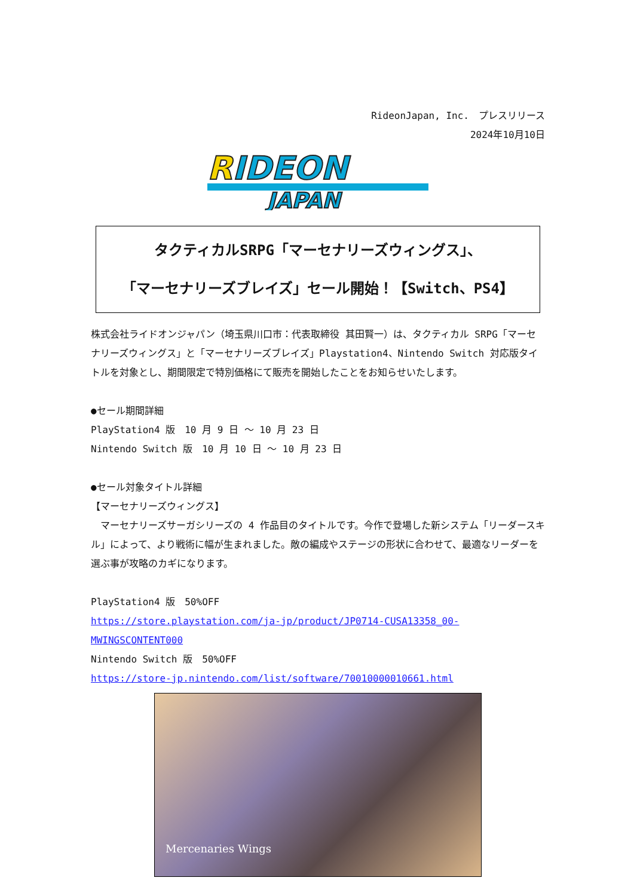RideonJapan, Inc.　プレスリリース
2024年10月10日
R
IDEON
JAPAN
タクティカルSRPG「マーセナリーズウィングス」、
「マーセナリーズブレイズ」セール開始！【Switch、PS4】
株式会社ライドオンジャパン（埼玉県川口市：代表取締役 其田賢一）は、タクティカル SRPG「マーセナリーズウィングス」と「マーセナリーズブレイズ」Playstation4、Nintendo Switch 対応版タイトルを対象とし、期間限定で特別価格にて販売を開始したことをお知らせいたします。
●セール期間詳細
PlayStation4 版　10 月 9 日 ～ 10 月 23 日
Nintendo Switch 版　10 月 10 日 ～ 10 月 23 日
●セール対象タイトル詳細
【マーセナリーズウィングス】
　マーセナリーズサーガシリーズの 4 作品目のタイトルです。今作で登場した新システム「リーダースキル」によって、より戦術に幅が生まれました。敵の編成やステージの形状に合わせて、最適なリーダーを選ぶ事が攻略のカギになります。
PlayStation4 版　50%OFF
https://store.playstation.com/ja-jp/product/JP0714-CUSA13358_00-MWINGSCONTENT000
Nintendo Switch 版　50%OFF
https://store-jp.nintendo.com/list/software/70010000010661.html
Mercenaries Wings